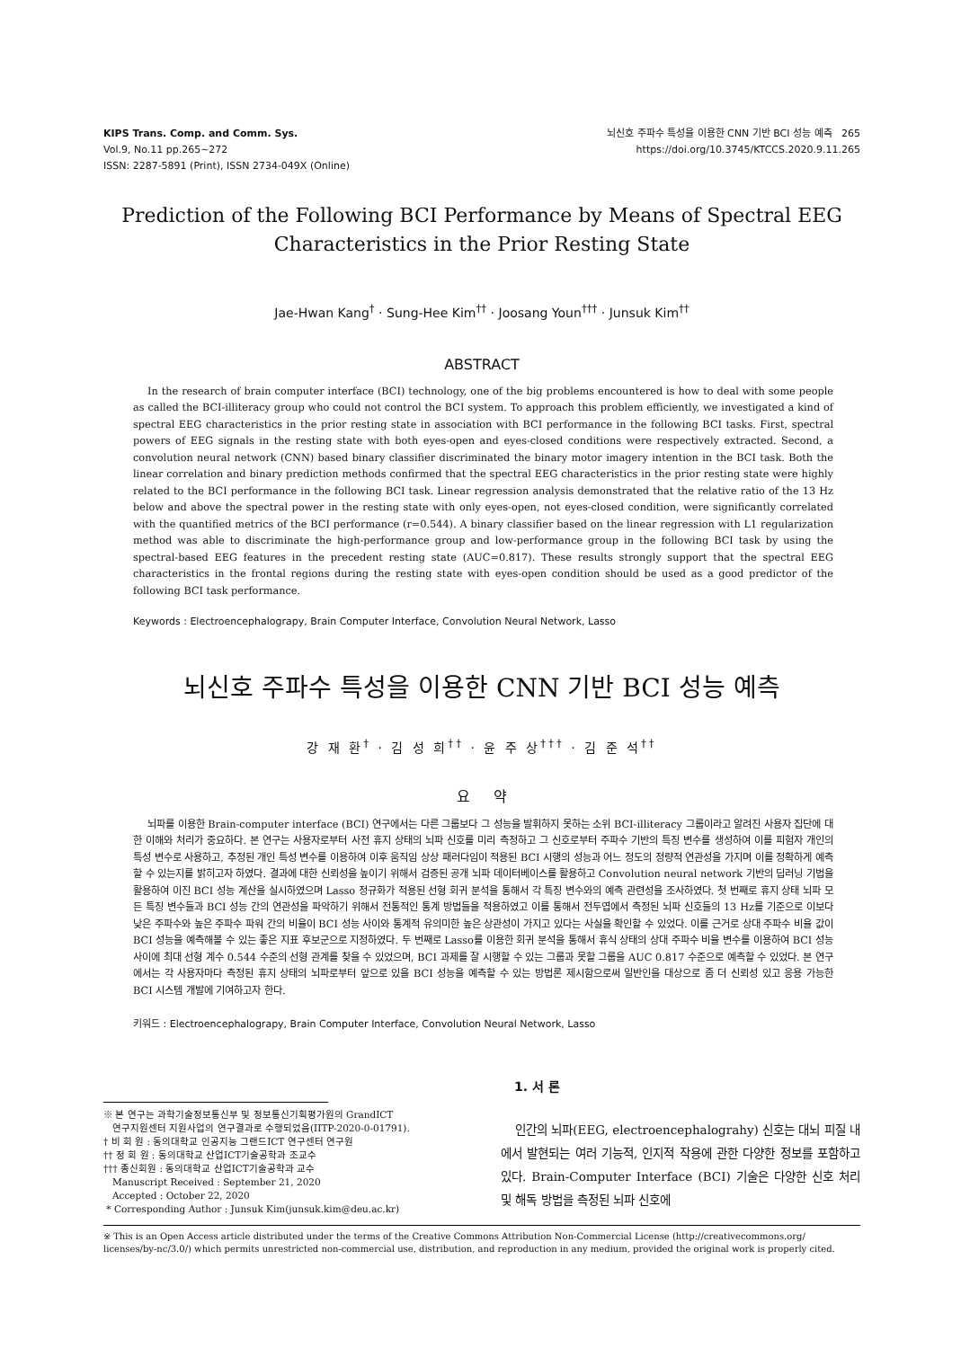KIPS Trans. Comp. and Comm. Sys.
Vol.9, No.11 pp.265~272
ISSN: 2287-5891 (Print), ISSN 2734-049X (Online)
뇌신호 주파수 특성을 이용한 CNN 기반 BCI 성능 예측 265
https://doi.org/10.3745/KTCCS.2020.9.11.265
Prediction of the Following BCI Performance by Means of Spectral EEG
Characteristics in the Prior Resting State
Jae-Hwan Kang<sup>†</sup> · Sung-Hee Kim<sup>††</sup> · Joosang Youn<sup>†††</sup> · Junsuk Kim<sup>††</sup>
ABSTRACT
In the research of brain computer interface (BCI) technology, one of the big problems encountered is how to deal with some people as called the BCI-illiteracy group who could not control the BCI system. To approach this problem efficiently, we investigated a kind of spectral EEG characteristics in the prior resting state in association with BCI performance in the following BCI tasks. First, spectral powers of EEG signals in the resting state with both eyes-open and eyes-closed conditions were respectively extracted. Second, a convolution neural network (CNN) based binary classifier discriminated the binary motor imagery intention in the BCI task. Both the linear correlation and binary prediction methods confirmed that the spectral EEG characteristics in the prior resting state were highly related to the BCI performance in the following BCI task. Linear regression analysis demonstrated that the relative ratio of the 13 Hz below and above the spectral power in the resting state with only eyes-open, not eyes-closed condition, were significantly correlated with the quantified metrics of the BCI performance (r=0.544). A binary classifier based on the linear regression with L1 regularization method was able to discriminate the high-performance group and low-performance group in the following BCI task by using the spectral-based EEG features in the precedent resting state (AUC=0.817). These results strongly support that the spectral EEG characteristics in the frontal regions during the resting state with eyes-open condition should be used as a good predictor of the following BCI task performance.
Keywords : Electroencephalograpy, Brain Computer Interface, Convolution Neural Network, Lasso
뇌신호 주파수 특성을 이용한 CNN 기반 BCI 성능 예측
강 재 환<sup>†</sup> · 김 성 희<sup>††</sup> · 윤 주 상<sup>†††</sup> · 김 준 석<sup>††</sup>
요 약
뇌파를 이용한 Brain-computer interface (BCI) 연구에서는 다른 그룹보다 그 성능을 발휘하지 못하는 소위 BCI-illiteracy 그룹이라고 알려진 사용자 집단에 대한 이해와 처리가 중요하다. 본 연구는 사용자로부터 사전 휴지 상태의 뇌파 신호를 미리 측정하고 그 신호로부터 주파수 기반의 특징 변수를 생성하여 이를 피험자 개인의 특성 변수로 사용하고, 추정된 개인 특성 변수를 이용하여 이후 움직임 상상 패러다임이 적용된 BCI 시행의 성능과 어느 정도의 정량적 연관성을 가지며 이를 정확하게 예측할 수 있는지를 밝히고자 하였다. 결과에 대한 신뢰성을 높이기 위해서 검증된 공개 뇌파 데이터베이스를 활용하고 Convolution neural network 기반의 딥러닝 기법을 활용하여 이진 BCI 성능 계산을 실시하였으며 Lasso 정규화가 적용된 선형 회귀 분석을 통해서 각 특징 변수와의 예측 관련성을 조사하였다. 첫 번째로 휴지 상태 뇌파 모든 특징 변수들과 BCI 성능 간의 연관성을 파악하기 위해서 전통적인 통계 방법들을 적용하였고 이를 통해서 전두엽에서 측정된 뇌파 신호들의 13 Hz를 기준으로 이보다 낮은 주파수와 높은 주파수 파워 간의 비율이 BCI 성능 사이와 통계적 유의미한 높은 상관성이 가지고 있다는 사실을 확인할 수 있었다. 이를 근거로 상대 주파수 비율 값이 BCI 성능을 예측해볼 수 있는 좋은 지표 후보군으로 지정하였다. 두 번째로 Lasso를 이용한 회귀 분석을 통해서 휴식 상태의 상대 주파수 비율 변수를 이용하여 BCI 성능 사이에 최대 선형 계수 0.544 수준의 선형 관계를 찾을 수 있었으며, BCI 과제를 잘 시행할 수 있는 그룹과 못할 그룹을 AUC 0.817 수준으로 예측할 수 있었다. 본 연구에서는 각 사용자마다 측정된 휴지 상태의 뇌파로부터 앞으로 있을 BCI 성능을 예측할 수 있는 방법론 제시함으로써 일반인을 대상으로 좀 더 신뢰성 있고 응용 가능한 BCI 시스템 개발에 기여하고자 한다.
키워드 : Electroencephalograpy, Brain Computer Interface, Convolution Neural Network, Lasso
※ 본 연구는 과학기술정보통신부 및 정보통신기획평가원의 GrandICT
연구지원센터 지원사업의 연구결과로 수행되었음(IITP-2020-0-01791).
† 비 회 원 : 동의대학교 인공지능 그랜드ICT 연구센터 연구원
†† 정 회 원 : 동의대학교 산업ICT기술공학과 조교수
††† 종신회원 : 동의대학교 산업ICT기술공학과 교수
Manuscript Received : September 21, 2020
Accepted : October 22, 2020
* Corresponding Author : Junsuk Kim(junsuk.kim@deu.ac.kr)
1. 서 론
인간의 뇌파(EEG, electroencephalograhy) 신호는 대뇌 피질 내에서 발현되는 여러 기능적, 인지적 작용에 관한 다양한 정보를 포함하고 있다. Brain-Computer Interface (BCI) 기술은 다양한 신호 처리 및 해독 방법을 측정된 뇌파 신호에
※ This is an Open Access article distributed under the terms of the Creative Commons Attribution Non-Commercial License (http://creativecommons.org/ licenses/by-nc/3.0/) which permits unrestricted non-commercial use, distribution, and reproduction in any medium, provided the original work is properly cited.